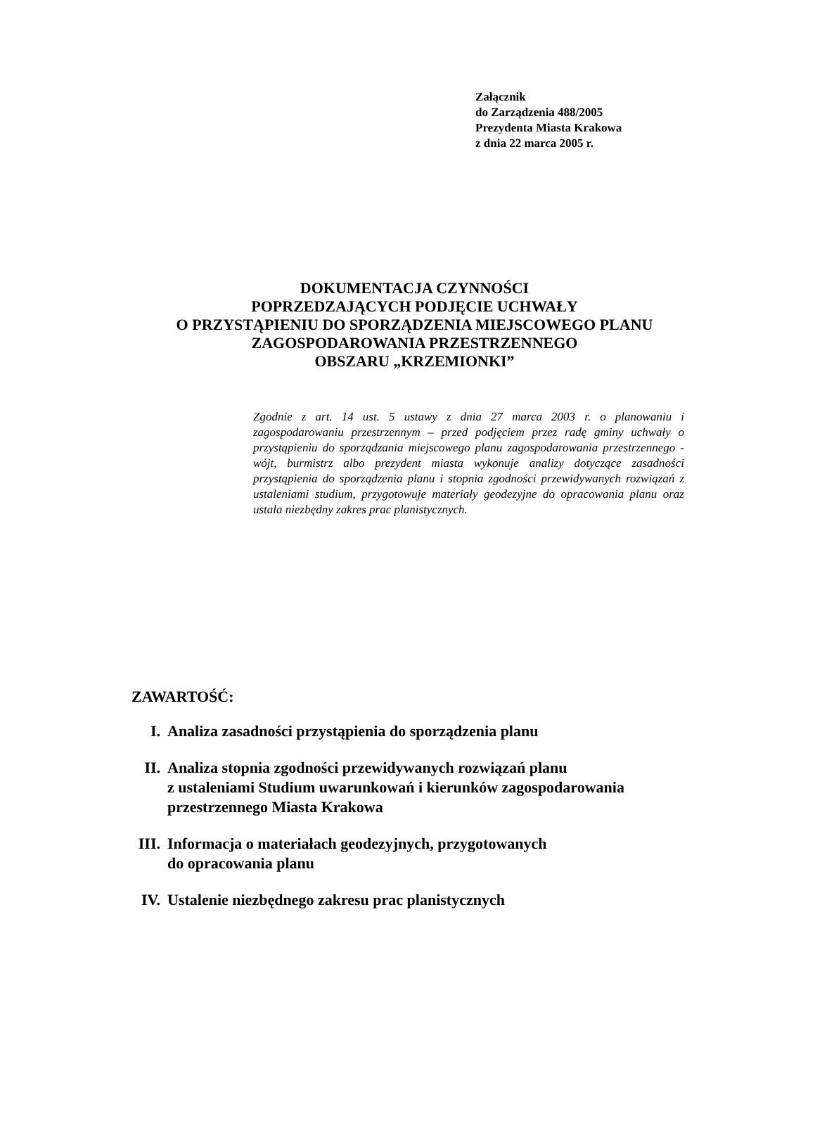Załącznik
do Zarządzenia 488/2005
Prezydenta Miasta Krakowa
z dnia 22 marca 2005 r.
DOKUMENTACJA CZYNNOŚCI
POPRZEDZAJĄCYCH PODJĘCIE UCHWAŁY
O PRZYSTĄPIENIU DO SPORZĄDZENIA MIEJSCOWEGO PLANU
ZAGOSPODAROWANIA PRZESTRZENNEGO
OBSZARU „KRZEMIONKI”
Zgodnie z art. 14 ust. 5 ustawy z dnia 27 marca 2003 r. o planowaniu i zagospodarowaniu przestrzennym – przed podjęciem przez radę gminy uchwały o przystąpieniu do sporządzania miejscowego planu zagospodarowania przestrzennego - wójt, burmistrz albo prezydent miasta wykonuje analizy dotyczące zasadności przystąpienia do sporządzenia planu i stopnia zgodności przewidywanych rozwiązań z ustaleniami studium, przygotowuje materiały geodezyjne do opracowania planu oraz ustala niezbędny zakres prac planistycznych.
ZAWARTOŚĆ:
I. Analiza zasadności przystąpienia do sporządzenia planu
II. Analiza stopnia zgodności przewidywanych rozwiązań planu
z ustaleniami Studium uwarunkowań i kierunków zagospodarowania
przestrzennego Miasta Krakowa
III. Informacja o materiałach geodezyjnych, przygotowanych
do opracowania planu
IV. Ustalenie niezbędnego zakresu prac planistycznych